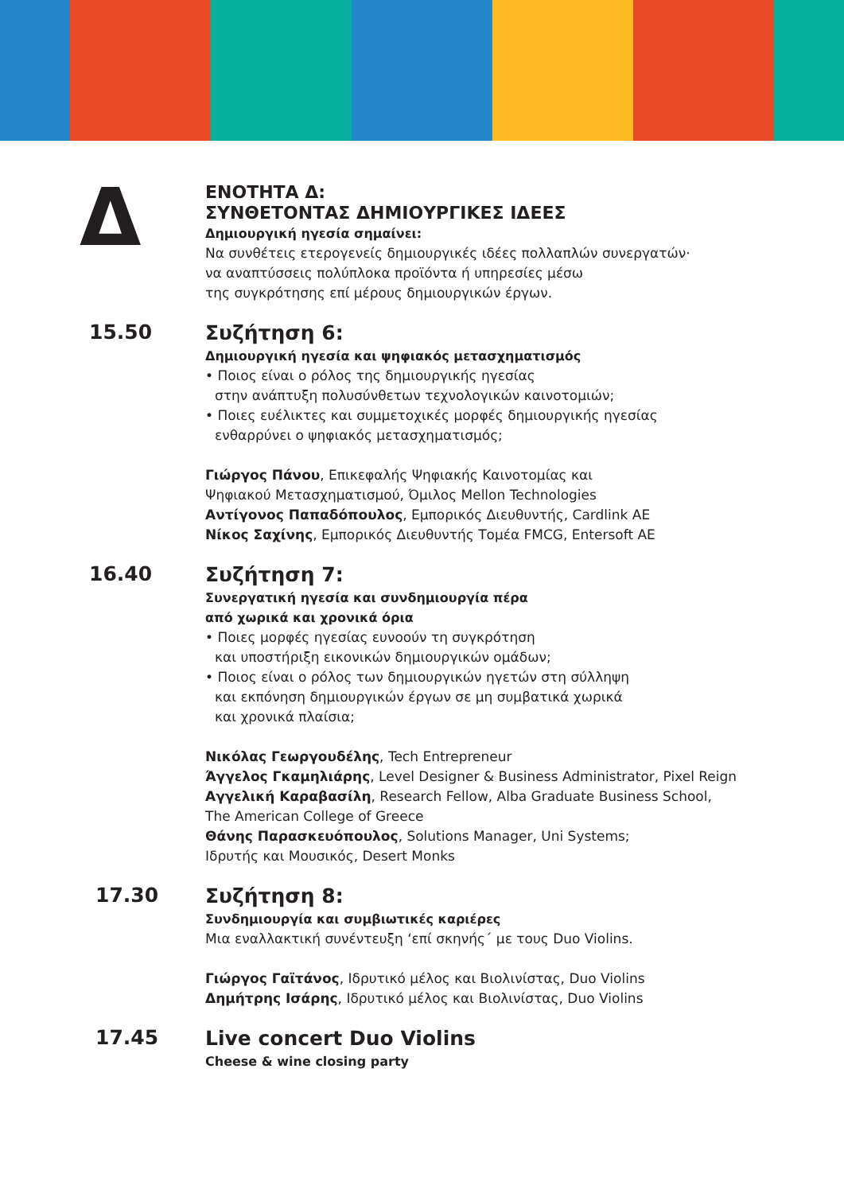Δ
ΕΝΟΤΗΤΑ Δ:
ΣΥΝΘΕΤΟΝΤΑΣ ΔΗΜΙΟΥΡΓΙΚΕΣ ΙΔΕΕΣ
Δημιουργική ηγεσία σημαίνει:
Να συνθέτεις ετερογενείς δημιουργικές ιδέες πολλαπλών συνεργατών·
να αναπτύσσεις πολύπλοκα προϊόντα ή υπηρεσίες μέσω
της συγκρότησης επί μέρους δημιουργικών έργων.
15.50
Συζήτηση 6:
Δημιουργική ηγεσία και ψηφιακός μετασχηματισμός
• Ποιος είναι ο ρόλος της δημιουργικής ηγεσίας
στην ανάπτυξη πολυσύνθετων τεχνολογικών καινοτομιών;
• Ποιες ευέλικτες και συμμετοχικές μορφές δημιουργικής ηγεσίας
ενθαρρύνει ο ψηφιακός μετασχηματισμός;
Γιώργος Πάνου, Επικεφαλής Ψηφιακής Καινοτομίας και
Ψηφιακού Μετασχηματισμού, Όμιλος Mellon Technologies
Αντίγονος Παπαδόπουλος, Εμπορικός Διευθυντής, Cardlink AE
Νίκος Σαχίνης, Εμπορικός Διευθυντής Τομέα FMCG, Entersoft AE
16.40
Συζήτηση 7:
Συνεργατική ηγεσία και συνδημιουργία πέρα
από χωρικά και χρονικά όρια
• Ποιες μορφές ηγεσίας ευνοούν τη συγκρότηση
και υποστήριξη εικονικών δημιουργικών ομάδων;
• Ποιος είναι ο ρόλος των δημιουργικών ηγετών στη σύλληψη
και εκπόνηση δημιουργικών έργων σε μη συμβατικά χωρικά
και χρονικά πλαίσια;
Νικόλας Γεωργουδέλης, Tech Entrepreneur
Άγγελος Γκαμηλιάρης, Level Designer & Business Administrator, Pixel Reign
Αγγελική Καραβασίλη, Research Fellow, Alba Graduate Business School,
The American College of Greece
Θάνης Παρασκευόπουλος, Solutions Manager, Uni Systems;
Ιδρυτής και Μουσικός, Desert Monks
17.30
Συζήτηση 8:
Συνδημιουργία και συμβιωτικές καριέρες
Μια εναλλακτική συνέντευξη ‘επί σκηνής΄ με τους Duo Violins.
Γιώργος Γαϊτάνος, Ιδρυτικό μέλος και Βιολινίστας, Duo Violins
Δημήτρης Ισάρης, Ιδρυτικό μέλος και Βιολινίστας, Duo Violins
17.45
Live concert Duo Violins
Cheese & wine closing party